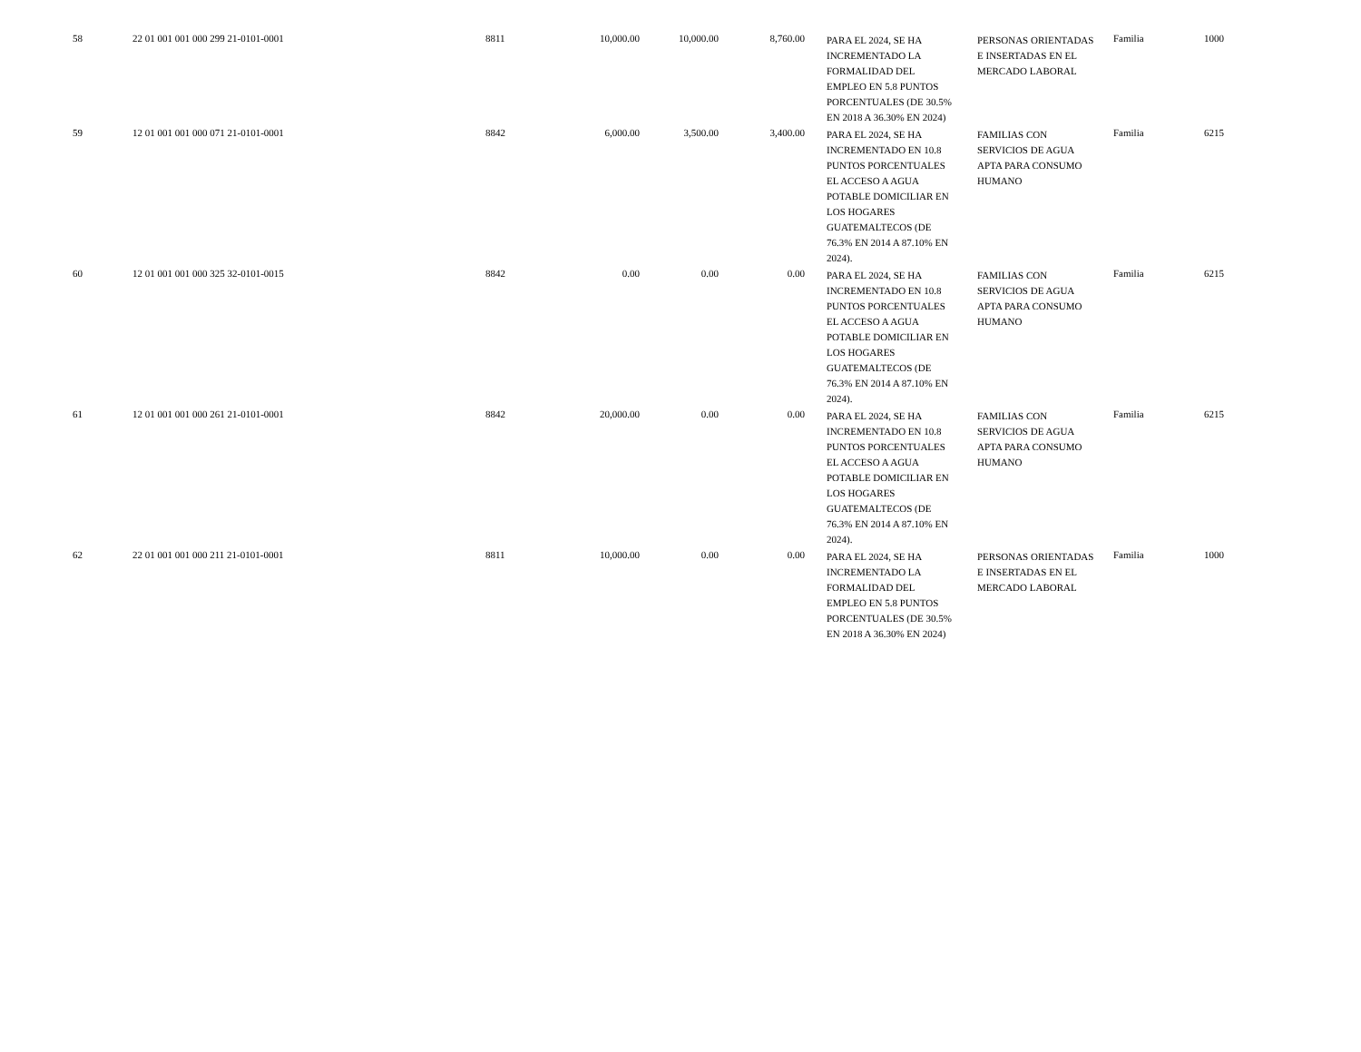| 58 | 22 01 001 001 000 299 21-0101-0001 | 8811 | 10,000.00 | 10,000.00 | 8,760.00 | PARA EL 2024, SE HA INCREMENTADO LA FORMALIDAD DEL EMPLEO EN 5.8 PUNTOS PORCENTUALES (DE 30.5% EN 2018 A 36.30% EN 2024) | PERSONAS ORIENTADAS E INSERTADAS EN EL MERCADO LABORAL | Familia | 1000 |
| 59 | 12 01 001 001 000 071 21-0101-0001 | 8842 | 6,000.00 | 3,500.00 | 3,400.00 | PARA EL 2024, SE HA INCREMENTADO EN 10.8 PUNTOS PORCENTUALES EL ACCESO A AGUA POTABLE DOMICILIAR EN LOS HOGARES GUATEMALTECOS (DE 76.3% EN 2014 A 87.10% EN 2024). | FAMILIAS CON SERVICIOS DE AGUA APTA PARA CONSUMO HUMANO | Familia | 6215 |
| 60 | 12 01 001 001 000 325 32-0101-0015 | 8842 | 0.00 | 0.00 | 0.00 | PARA EL 2024, SE HA INCREMENTADO EN 10.8 PUNTOS PORCENTUALES EL ACCESO A AGUA POTABLE DOMICILIAR EN LOS HOGARES GUATEMALTECOS (DE 76.3% EN 2014 A 87.10% EN 2024). | FAMILIAS CON SERVICIOS DE AGUA APTA PARA CONSUMO HUMANO | Familia | 6215 |
| 61 | 12 01 001 001 000 261 21-0101-0001 | 8842 | 20,000.00 | 0.00 | 0.00 | PARA EL 2024, SE HA INCREMENTADO EN 10.8 PUNTOS PORCENTUALES EL ACCESO A AGUA POTABLE DOMICILIAR EN LOS HOGARES GUATEMALTECOS (DE 76.3% EN 2014 A 87.10% EN 2024). | FAMILIAS CON SERVICIOS DE AGUA APTA PARA CONSUMO HUMANO | Familia | 6215 |
| 62 | 22 01 001 001 000 211 21-0101-0001 | 8811 | 10,000.00 | 0.00 | 0.00 | PARA EL 2024, SE HA INCREMENTADO LA FORMALIDAD DEL EMPLEO EN 5.8 PUNTOS PORCENTUALES (DE 30.5% EN 2018 A 36.30% EN 2024) | PERSONAS ORIENTADAS E INSERTADAS EN EL MERCADO LABORAL | Familia | 1000 |